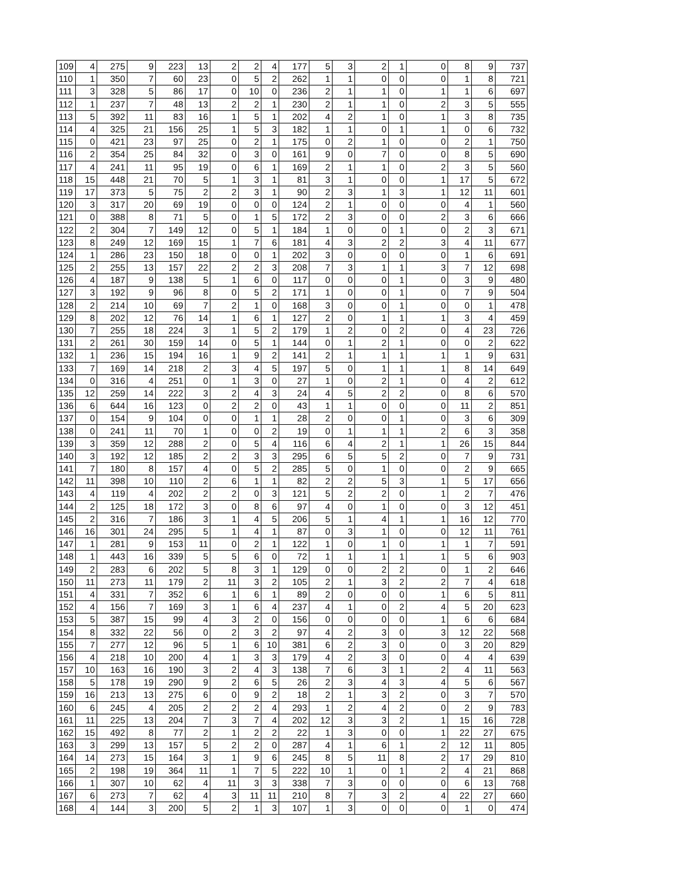| 109 | 4 | 275 | 9 | 223 | 13 | 2 | 2 | 4 | 177 | 5 | 3 | 2 | 1 | 0 | 8 | 9 | 737 |
| 110 | 1 | 350 | 7 | 60 | 23 | 0 | 5 | 2 | 262 | 1 | 1 | 0 | 0 | 0 | 1 | 8 | 721 |
| 111 | 3 | 328 | 5 | 86 | 17 | 0 | 10 | 0 | 236 | 2 | 1 | 1 | 0 | 1 | 1 | 6 | 697 |
| 112 | 1 | 237 | 7 | 48 | 13 | 2 | 2 | 1 | 230 | 2 | 1 | 1 | 0 | 2 | 3 | 5 | 555 |
| 113 | 5 | 392 | 11 | 83 | 16 | 1 | 5 | 1 | 202 | 4 | 2 | 1 | 0 | 1 | 3 | 8 | 735 |
| 114 | 4 | 325 | 21 | 156 | 25 | 1 | 5 | 3 | 182 | 1 | 1 | 0 | 1 | 1 | 0 | 6 | 732 |
| 115 | 0 | 421 | 23 | 97 | 25 | 0 | 2 | 1 | 175 | 0 | 2 | 1 | 0 | 0 | 2 | 1 | 750 |
| 116 | 2 | 354 | 25 | 84 | 32 | 0 | 3 | 0 | 161 | 9 | 0 | 7 | 0 | 0 | 8 | 5 | 690 |
| 117 | 4 | 241 | 11 | 95 | 19 | 0 | 6 | 1 | 169 | 2 | 1 | 1 | 0 | 2 | 3 | 5 | 560 |
| 118 | 15 | 448 | 21 | 70 | 5 | 1 | 3 | 1 | 81 | 3 | 1 | 0 | 0 | 1 | 17 | 5 | 672 |
| 119 | 17 | 373 | 5 | 75 | 2 | 2 | 3 | 1 | 90 | 2 | 3 | 1 | 3 | 1 | 12 | 11 | 601 |
| 120 | 3 | 317 | 20 | 69 | 19 | 0 | 0 | 0 | 124 | 2 | 1 | 0 | 0 | 0 | 4 | 1 | 560 |
| 121 | 0 | 388 | 8 | 71 | 5 | 0 | 1 | 5 | 172 | 2 | 3 | 0 | 0 | 2 | 3 | 6 | 666 |
| 122 | 2 | 304 | 7 | 149 | 12 | 0 | 5 | 1 | 184 | 1 | 0 | 0 | 1 | 0 | 2 | 3 | 671 |
| 123 | 8 | 249 | 12 | 169 | 15 | 1 | 7 | 6 | 181 | 4 | 3 | 2 | 2 | 3 | 4 | 11 | 677 |
| 124 | 1 | 286 | 23 | 150 | 18 | 0 | 0 | 1 | 202 | 3 | 0 | 0 | 0 | 0 | 1 | 6 | 691 |
| 125 | 2 | 255 | 13 | 157 | 22 | 2 | 2 | 3 | 208 | 7 | 3 | 1 | 1 | 3 | 7 | 12 | 698 |
| 126 | 4 | 187 | 9 | 138 | 5 | 1 | 6 | 0 | 117 | 0 | 0 | 0 | 1 | 0 | 3 | 9 | 480 |
| 127 | 3 | 192 | 9 | 96 | 8 | 0 | 5 | 2 | 171 | 1 | 0 | 0 | 1 | 0 | 7 | 9 | 504 |
| 128 | 2 | 214 | 10 | 69 | 7 | 2 | 1 | 0 | 168 | 3 | 0 | 0 | 1 | 0 | 0 | 1 | 478 |
| 129 | 8 | 202 | 12 | 76 | 14 | 1 | 6 | 1 | 127 | 2 | 0 | 1 | 1 | 1 | 3 | 4 | 459 |
| 130 | 7 | 255 | 18 | 224 | 3 | 1 | 5 | 2 | 179 | 1 | 2 | 0 | 2 | 0 | 4 | 23 | 726 |
| 131 | 2 | 261 | 30 | 159 | 14 | 0 | 5 | 1 | 144 | 0 | 1 | 2 | 1 | 0 | 0 | 2 | 622 |
| 132 | 1 | 236 | 15 | 194 | 16 | 1 | 9 | 2 | 141 | 2 | 1 | 1 | 1 | 1 | 1 | 9 | 631 |
| 133 | 7 | 169 | 14 | 218 | 2 | 3 | 4 | 5 | 197 | 5 | 0 | 1 | 1 | 1 | 8 | 14 | 649 |
| 134 | 0 | 316 | 4 | 251 | 0 | 1 | 3 | 0 | 27 | 1 | 0 | 2 | 1 | 0 | 4 | 2 | 612 |
| 135 | 12 | 259 | 14 | 222 | 3 | 2 | 4 | 3 | 24 | 4 | 5 | 2 | 2 | 0 | 8 | 6 | 570 |
| 136 | 6 | 644 | 16 | 123 | 0 | 2 | 2 | 0 | 43 | 1 | 1 | 0 | 0 | 0 | 11 | 2 | 851 |
| 137 | 0 | 154 | 9 | 104 | 0 | 0 | 1 | 1 | 28 | 2 | 0 | 0 | 1 | 0 | 3 | 6 | 309 |
| 138 | 0 | 241 | 11 | 70 | 1 | 0 | 0 | 2 | 19 | 0 | 1 | 1 | 1 | 2 | 6 | 3 | 358 |
| 139 | 3 | 359 | 12 | 288 | 2 | 0 | 5 | 4 | 116 | 6 | 4 | 2 | 1 | 1 | 26 | 15 | 844 |
| 140 | 3 | 192 | 12 | 185 | 2 | 2 | 3 | 3 | 295 | 6 | 5 | 5 | 2 | 0 | 7 | 9 | 731 |
| 141 | 7 | 180 | 8 | 157 | 4 | 0 | 5 | 2 | 285 | 5 | 0 | 1 | 0 | 0 | 2 | 9 | 665 |
| 142 | 11 | 398 | 10 | 110 | 2 | 6 | 1 | 1 | 82 | 2 | 2 | 5 | 3 | 1 | 5 | 17 | 656 |
| 143 | 4 | 119 | 4 | 202 | 2 | 2 | 0 | 3 | 121 | 5 | 2 | 2 | 0 | 1 | 2 | 7 | 476 |
| 144 | 2 | 125 | 18 | 172 | 3 | 0 | 8 | 6 | 97 | 4 | 0 | 1 | 0 | 0 | 3 | 12 | 451 |
| 145 | 2 | 316 | 7 | 186 | 3 | 1 | 4 | 5 | 206 | 5 | 1 | 4 | 1 | 1 | 16 | 12 | 770 |
| 146 | 16 | 301 | 24 | 295 | 5 | 1 | 4 | 1 | 87 | 0 | 3 | 1 | 0 | 0 | 12 | 11 | 761 |
| 147 | 1 | 281 | 9 | 153 | 11 | 0 | 2 | 1 | 122 | 1 | 0 | 1 | 0 | 1 | 1 | 7 | 591 |
| 148 | 1 | 443 | 16 | 339 | 5 | 5 | 6 | 0 | 72 | 1 | 1 | 1 | 1 | 1 | 5 | 6 | 903 |
| 149 | 2 | 283 | 6 | 202 | 5 | 8 | 3 | 1 | 129 | 0 | 0 | 2 | 2 | 0 | 1 | 2 | 646 |
| 150 | 11 | 273 | 11 | 179 | 2 | 11 | 3 | 2 | 105 | 2 | 1 | 3 | 2 | 2 | 7 | 4 | 618 |
| 151 | 4 | 331 | 7 | 352 | 6 | 1 | 6 | 1 | 89 | 2 | 0 | 0 | 0 | 1 | 6 | 5 | 811 |
| 152 | 4 | 156 | 7 | 169 | 3 | 1 | 6 | 4 | 237 | 4 | 1 | 0 | 2 | 4 | 5 | 20 | 623 |
| 153 | 5 | 387 | 15 | 99 | 4 | 3 | 2 | 0 | 156 | 0 | 0 | 0 | 0 | 1 | 6 | 6 | 684 |
| 154 | 8 | 332 | 22 | 56 | 0 | 2 | 3 | 2 | 97 | 4 | 2 | 3 | 0 | 3 | 12 | 22 | 568 |
| 155 | 7 | 277 | 12 | 96 | 5 | 1 | 6 | 10 | 381 | 6 | 2 | 3 | 0 | 0 | 3 | 20 | 829 |
| 156 | 4 | 218 | 10 | 200 | 4 | 1 | 3 | 3 | 179 | 4 | 2 | 3 | 0 | 0 | 4 | 4 | 639 |
| 157 | 10 | 163 | 16 | 190 | 3 | 2 | 4 | 3 | 138 | 7 | 6 | 3 | 1 | 2 | 4 | 11 | 563 |
| 158 | 5 | 178 | 19 | 290 | 9 | 2 | 6 | 5 | 26 | 2 | 3 | 4 | 3 | 4 | 5 | 6 | 567 |
| 159 | 16 | 213 | 13 | 275 | 6 | 0 | 9 | 2 | 18 | 2 | 1 | 3 | 2 | 0 | 3 | 7 | 570 |
| 160 | 6 | 245 | 4 | 205 | 2 | 2 | 2 | 4 | 293 | 1 | 2 | 4 | 2 | 0 | 2 | 9 | 783 |
| 161 | 11 | 225 | 13 | 204 | 7 | 3 | 7 | 4 | 202 | 12 | 3 | 3 | 2 | 1 | 15 | 16 | 728 |
| 162 | 15 | 492 | 8 | 77 | 2 | 1 | 2 | 2 | 22 | 1 | 3 | 0 | 0 | 1 | 22 | 27 | 675 |
| 163 | 3 | 299 | 13 | 157 | 5 | 2 | 2 | 0 | 287 | 4 | 1 | 6 | 1 | 2 | 12 | 11 | 805 |
| 164 | 14 | 273 | 15 | 164 | 3 | 1 | 9 | 6 | 245 | 8 | 5 | 11 | 8 | 2 | 17 | 29 | 810 |
| 165 | 2 | 198 | 19 | 364 | 11 | 1 | 7 | 5 | 222 | 10 | 1 | 0 | 1 | 2 | 4 | 21 | 868 |
| 166 | 1 | 307 | 10 | 62 | 4 | 11 | 3 | 3 | 338 | 7 | 3 | 0 | 0 | 0 | 6 | 13 | 768 |
| 167 | 6 | 273 | 7 | 62 | 4 | 3 | 11 | 11 | 210 | 8 | 7 | 3 | 2 | 4 | 22 | 27 | 660 |
| 168 | 4 | 144 | 3 | 200 | 5 | 2 | 1 | 3 | 107 | 1 | 3 | 0 | 0 | 0 | 1 | 0 | 474 |